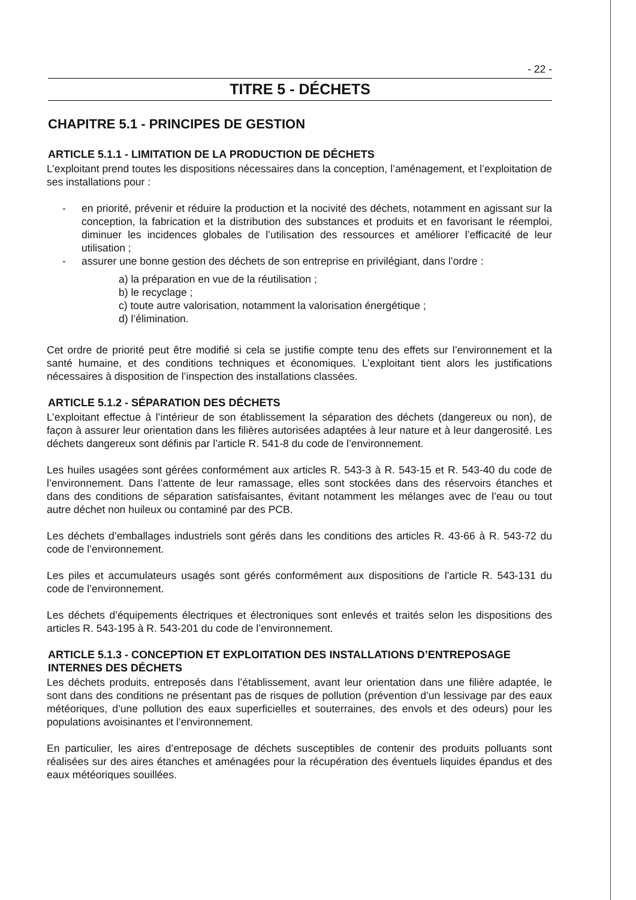- 22 -
TITRE 5 - DÉCHETS
CHAPITRE 5.1 - PRINCIPES DE GESTION
ARTICLE 5.1.1 - LIMITATION DE LA PRODUCTION DE DÉCHETS
L’exploitant prend toutes les dispositions nécessaires dans la conception, l’aménagement, et l’exploitation de ses installations pour :
- en priorité, prévenir et réduire la production et la nocivité des déchets, notamment en agissant sur la conception, la fabrication et la distribution des substances et produits et en favorisant le réemploi, diminuer les incidences globales de l’utilisation des ressources et améliorer l’efficacité de leur utilisation ;
- assurer une bonne gestion des déchets de son entreprise en privilégiant, dans l’ordre :
a) la préparation en vue de la réutilisation ;
b) le recyclage ;
c) toute autre valorisation, notamment la valorisation énergétique ;
d) l’élimination.
Cet ordre de priorité peut être modifié si cela se justifie compte tenu des effets sur l’environnement et la santé humaine, et des conditions techniques et économiques. L’exploitant tient alors les justifications nécessaires à disposition de l’inspection des installations classées.
ARTICLE 5.1.2 - SÉPARATION DES DÉCHETS
L’exploitant effectue à l’intérieur de son établissement la séparation des déchets (dangereux ou non), de façon à assurer leur orientation dans les filières autorisées adaptées à leur nature et à leur dangerosité. Les déchets dangereux sont définis par l’article R. 541-8 du code de l’environnement.
Les huiles usagées sont gérées conformément aux articles R. 543-3 à R. 543-15 et R. 543-40 du code de l’environnement. Dans l’attente de leur ramassage, elles sont stockées dans des réservoirs étanches et dans des conditions de séparation satisfaisantes, évitant notamment les mélanges avec de l’eau ou tout autre déchet non huileux ou contaminé par des PCB.
Les déchets d’emballages industriels sont gérés dans les conditions des articles R. 43-66 à R. 543-72 du code de l’environnement.
Les piles et accumulateurs usagés sont gérés conformément aux dispositions de l’article R. 543-131 du code de l’environnement.
Les déchets d’équipements électriques et électroniques sont enlevés et traités selon les dispositions des articles R. 543-195 à R. 543-201 du code de l’environnement.
ARTICLE 5.1.3 - CONCEPTION ET EXPLOITATION DES INSTALLATIONS D’ENTREPOSAGE INTERNES DES DÉCHETS
Les déchets produits, entreposés dans l’établissement, avant leur orientation dans une filière adaptée, le sont dans des conditions ne présentant pas de risques de pollution (prévention d’un lessivage par des eaux météoriques, d’une pollution des eaux superficielles et souterraines, des envols et des odeurs) pour les populations avoisinantes et l’environnement.
En particulier, les aires d’entreposage de déchets susceptibles de contenir des produits polluants sont réalisées sur des aires étanches et aménagées pour la récupération des éventuels liquides épandus et des eaux météoriques souillées.